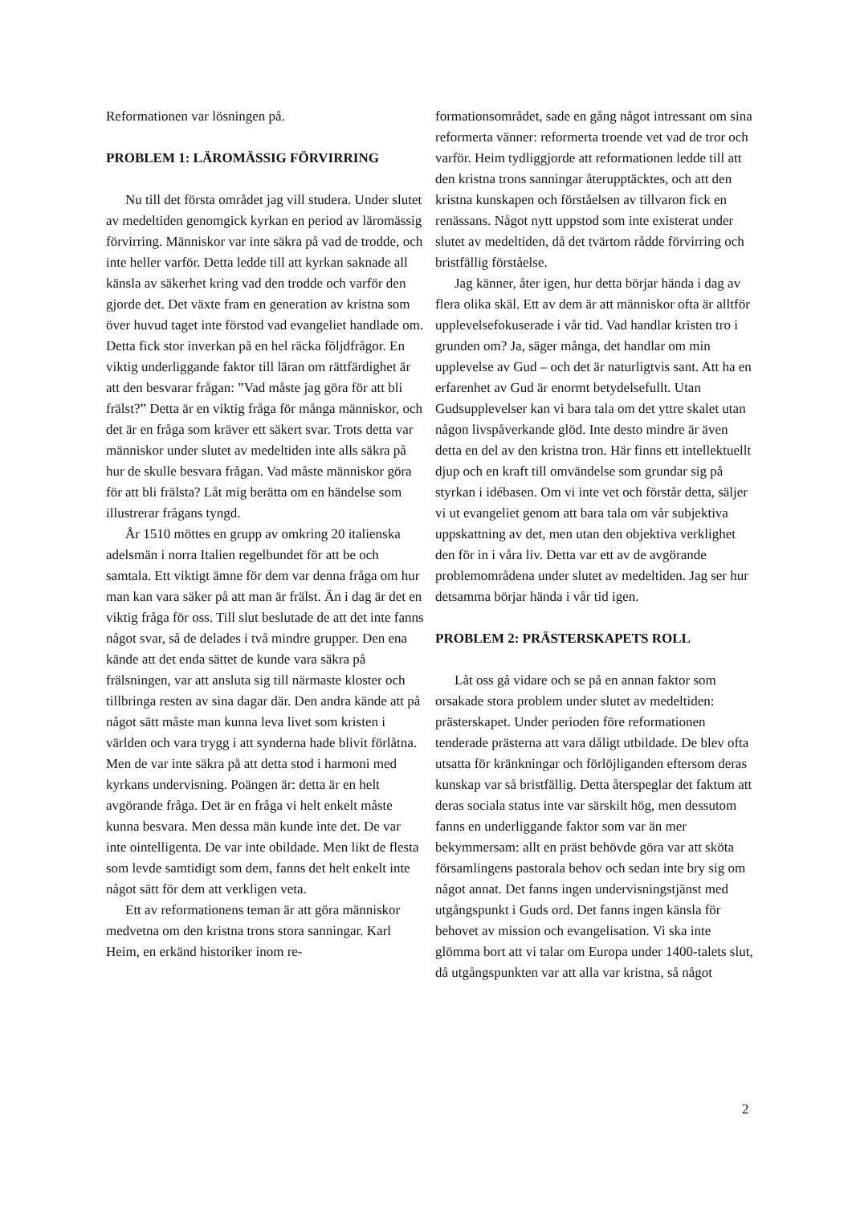Reformationen var lösningen på.
PROBLEM 1: LÄROMÄSSIG FÖRVIRRING
Nu till det första området jag vill studera. Under slutet av medeltiden genomgick kyrkan en period av läromässig förvirring. Människor var inte säkra på vad de trodde, och inte heller varför. Detta ledde till att kyrkan saknade all känsla av säkerhet kring vad den trodde och varför den gjorde det. Det växte fram en generation av kristna som över huvud taget inte förstod vad evangeliet handlade om. Detta fick stor inverkan på en hel räcka följdfrågor. En viktig underliggande faktor till läran om rättfärdighet är att den besvarar frågan: ”Vad måste jag göra för att bli frälst?” Detta är en viktig fråga för många människor, och det är en fråga som kräver ett säkert svar. Trots detta var människor under slutet av medeltiden inte alls säkra på hur de skulle besvara frågan. Vad måste människor göra för att bli frälsta? Låt mig berätta om en händelse som illustrerar frågans tyngd.
År 1510 möttes en grupp av omkring 20 italienska adelsmän i norra Italien regelbundet för att be och samtala. Ett viktigt ämne för dem var denna fråga om hur man kan vara säker på att man är frälst. Än i dag är det en viktig fråga för oss. Till slut beslutade de att det inte fanns något svar, så de delades i två mindre grupper. Den ena kände att det enda sättet de kunde vara säkra på frälsningen, var att ansluta sig till närmaste kloster och tillbringa resten av sina dagar där. Den andra kände att på något sätt måste man kunna leva livet som kristen i världen och vara trygg i att synderna hade blivit förlåtna. Men de var inte säkra på att detta stod i harmoni med kyrkans undervisning. Poängen är: detta är en helt avgörande fråga. Det är en fråga vi helt enkelt måste kunna besvara. Men dessa män kunde inte det. De var inte ointelligenta. De var inte obildade. Men likt de flesta som levde samtidigt som dem, fanns det helt enkelt inte något sätt för dem att verkligen veta.
Ett av reformationens teman är att göra människor medvetna om den kristna trons stora sanningar. Karl Heim, en erkänd historiker inom re-
formationsområdet, sade en gång något intressant om sina reformerta vänner: reformerta troende vet vad de tror och varför. Heim tydliggjorde att reformationen ledde till att den kristna trons sanningar återupptäcktes, och att den kristna kunskapen och förståelsen av tillvaron fick en renässans. Något nytt uppstod som inte existerat under slutet av medeltiden, då det tvärtom rådde förvirring och bristfällig förståelse.
Jag känner, åter igen, hur detta börjar hända i dag av flera olika skäl. Ett av dem är att människor ofta är alltför upplevelsefokuserade i vår tid. Vad handlar kristen tro i grunden om? Ja, säger många, det handlar om min upplevelse av Gud – och det är naturligtvis sant. Att ha en erfarenhet av Gud är enormt betydelsefullt. Utan Gudsupplevelser kan vi bara tala om det yttre skalet utan någon livspåverkande glöd. Inte desto mindre är även detta en del av den kristna tron. Här finns ett intellektuellt djup och en kraft till omvändelse som grundar sig på styrkan i idébasen. Om vi inte vet och förstår detta, säljer vi ut evangeliet genom att bara tala om vår subjektiva uppskattning av det, men utan den objektiva verklighet den för in i våra liv. Detta var ett av de avgörande problemområdena under slutet av medeltiden. Jag ser hur detsamma börjar hända i vår tid igen.
PROBLEM 2: PRÄSTERSKAPETS ROLL
Låt oss gå vidare och se på en annan faktor som orsakade stora problem under slutet av medeltiden: prästerskapet. Under perioden före reformationen tenderade prästerna att vara dåligt utbildade. De blev ofta utsatta för kränkningar och förlöjliganden eftersom deras kunskap var så bristfällig. Detta återspeglar det faktum att deras sociala status inte var särskilt hög, men dessutom fanns en underliggande faktor som var än mer bekymmersam: allt en präst behövde göra var att sköta församlingens pastorala behov och sedan inte bry sig om något annat. Det fanns ingen undervisningstjänst med utgångspunkt i Guds ord. Det fanns ingen känsla för behovet av mission och evangelisation. Vi ska inte glömma bort att vi talar om Europa under 1400-talets slut, då utgångspunkten var att alla var kristna, så något
2